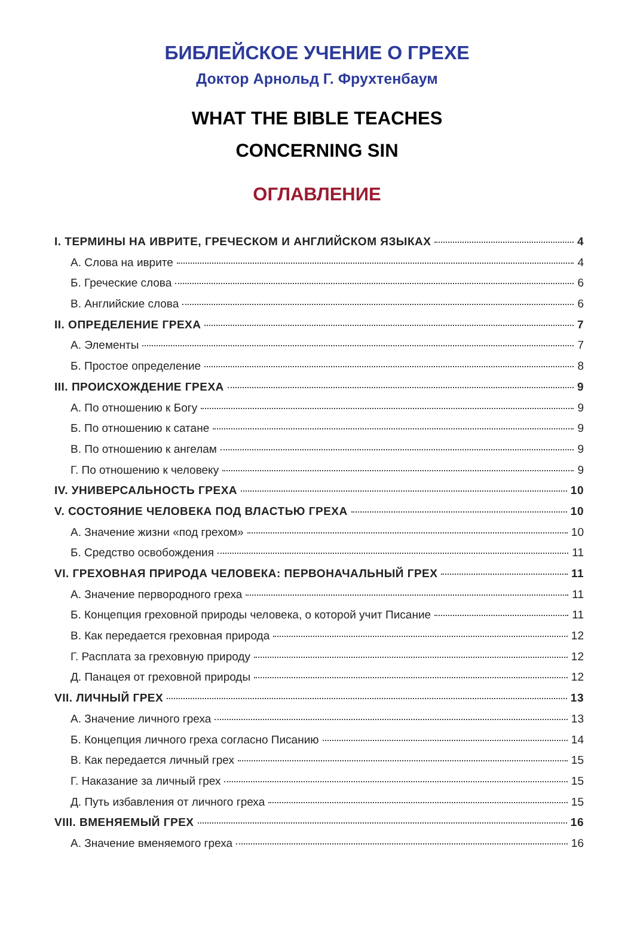БИБЛЕЙСКОЕ УЧЕНИЕ О ГРЕХЕ
Доктор Арнольд Г. Фрухтенбаум
WHAT THE BIBLE TEACHES
CONCERNING SIN
ОГЛАВЛЕНИЕ
I. ТЕРМИНЫ НА ИВРИТЕ, ГРЕЧЕСКОМ И АНГЛИЙСКОМ ЯЗЫКАХ 4
А. Слова на иврите 4
Б. Греческие слова 6
В. Английские слова 6
II. ОПРЕДЕЛЕНИЕ ГРЕХА 7
А. Элементы 7
Б. Простое определение 8
III. ПРОИСХОЖДЕНИЕ ГРЕХА 9
А. По отношению к Богу 9
Б. По отношению к сатане 9
В. По отношению к ангелам 9
Г. По отношению к человеку 9
IV. УНИВЕРСАЛЬНОСТЬ ГРЕХА 10
V. СОСТОЯНИЕ ЧЕЛОВЕКА ПОД ВЛАСТЬЮ ГРЕХА 10
А. Значение жизни «под грехом» 10
Б. Средство освобождения 11
VI. ГРЕХОВНАЯ ПРИРОДА ЧЕЛОВЕКА: ПЕРВОНАЧАЛЬНЫЙ ГРЕХ 11
А. Значение первородного греха 11
Б. Концепция греховной природы человека, о которой учит Писание 11
В. Как передается греховная природа 12
Г. Расплата за греховную природу 12
Д. Панацея от греховной природы 12
VII. ЛИЧНЫЙ ГРЕХ 13
А. Значение личного греха 13
Б. Концепция личного греха согласно Писанию 14
В. Как передается личный грех 15
Г. Наказание за личный грех 15
Д. Путь избавления от личного греха 15
VIII. ВМЕНЯЕМЫЙ ГРЕХ 16
А. Значение вменяемого греха 16